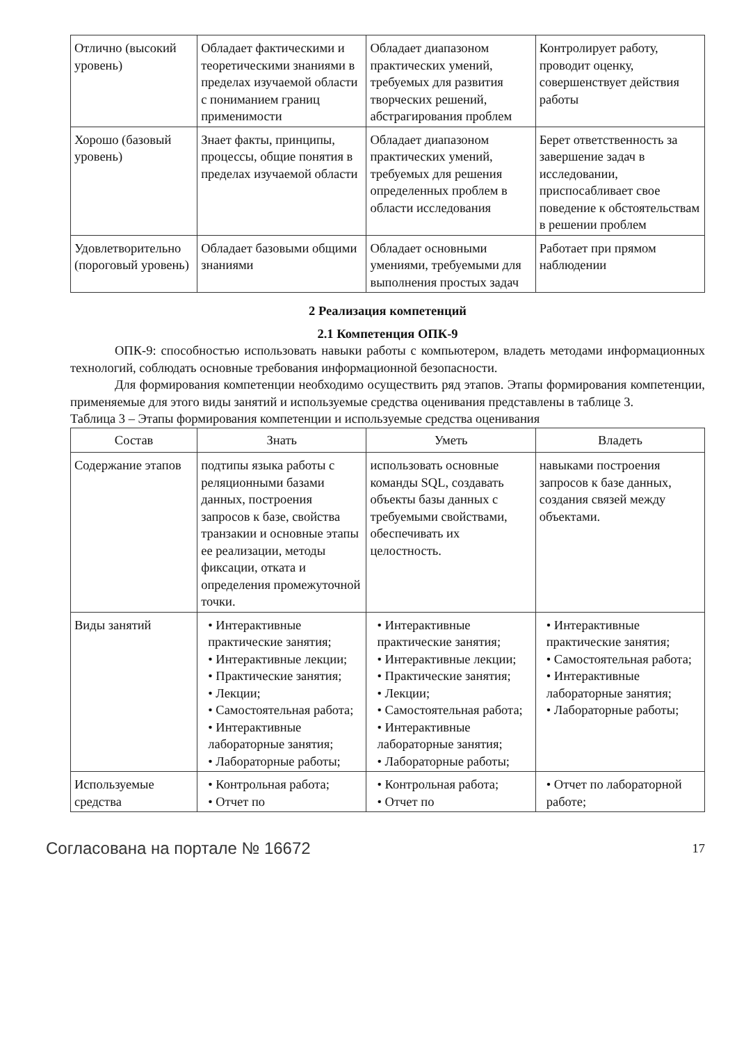| Отлично (высокий уровень) | Обладает фактическими и теоретическими знаниями в пределах изучаемой области с пониманием границ применимости | Обладает диапазоном практических умений, требуемых для развития творческих решений, абстрагирования проблем | Контролирует работу, проводит оценку, совершенствует действия работы |
| Хорошо (базовый уровень) | Знает факты, принципы, процессы, общие понятия в пределах изучаемой области | Обладает диапазоном практических умений, требуемых для решения определенных проблем в области исследования | Берет ответственность за завершение задач в исследовании, приспосабливает свое поведение к обстоятельствам в решении проблем |
| Удовлетворительно (пороговый уровень) | Обладает базовыми общими знаниями | Обладает основными умениями, требуемыми для выполнения простых задач | Работает при прямом наблюдении |
2 Реализация компетенций
2.1 Компетенция ОПК-9
ОПК-9: способностью использовать навыки работы с компьютером, владеть методами информационных технологий, соблюдать основные требования информационной безопасности.
Для формирования компетенции необходимо осуществить ряд этапов. Этапы формирования компетенции, применяемые для этого виды занятий и используемые средства оценивания представлены в таблице 3.
Таблица 3 – Этапы формирования компетенции и используемые средства оценивания
| Состав | Знать | Уметь | Владеть |
| --- | --- | --- | --- |
| Содержание этапов | подтипы языка работы с реляционными базами данных, построения запросов к базе, свойства транзакии и основные этапы ее реализации, методы фиксации, отката и определения промежуточной точки. | использовать основные команды SQL, создавать объекты базы данных с требуемыми свойствами, обеспечивать их целостность. | навыками построения запросов к базе данных, создания связей между объектами. |
| Виды занятий | • Интерактивные практические занятия; • Интерактивные лекции; • Практические занятия; • Лекции; • Самостоятельная работа; • Интерактивные лабораторные занятия; • Лабораторные работы; | • Интерактивные практические занятия; • Интерактивные лекции; • Практические занятия; • Лекции; • Самостоятельная работа; • Интерактивные лабораторные занятия; • Лабораторные работы; | • Интерактивные практические занятия; • Самостоятельная работа; • Интерактивные лабораторные занятия; • Лабораторные работы; |
| Используемые средства | • Контрольная работа; • Отчет по | • Контрольная работа; • Отчет по | • Отчет по лабораторной работе; |
Согласована на портале № 16672 17